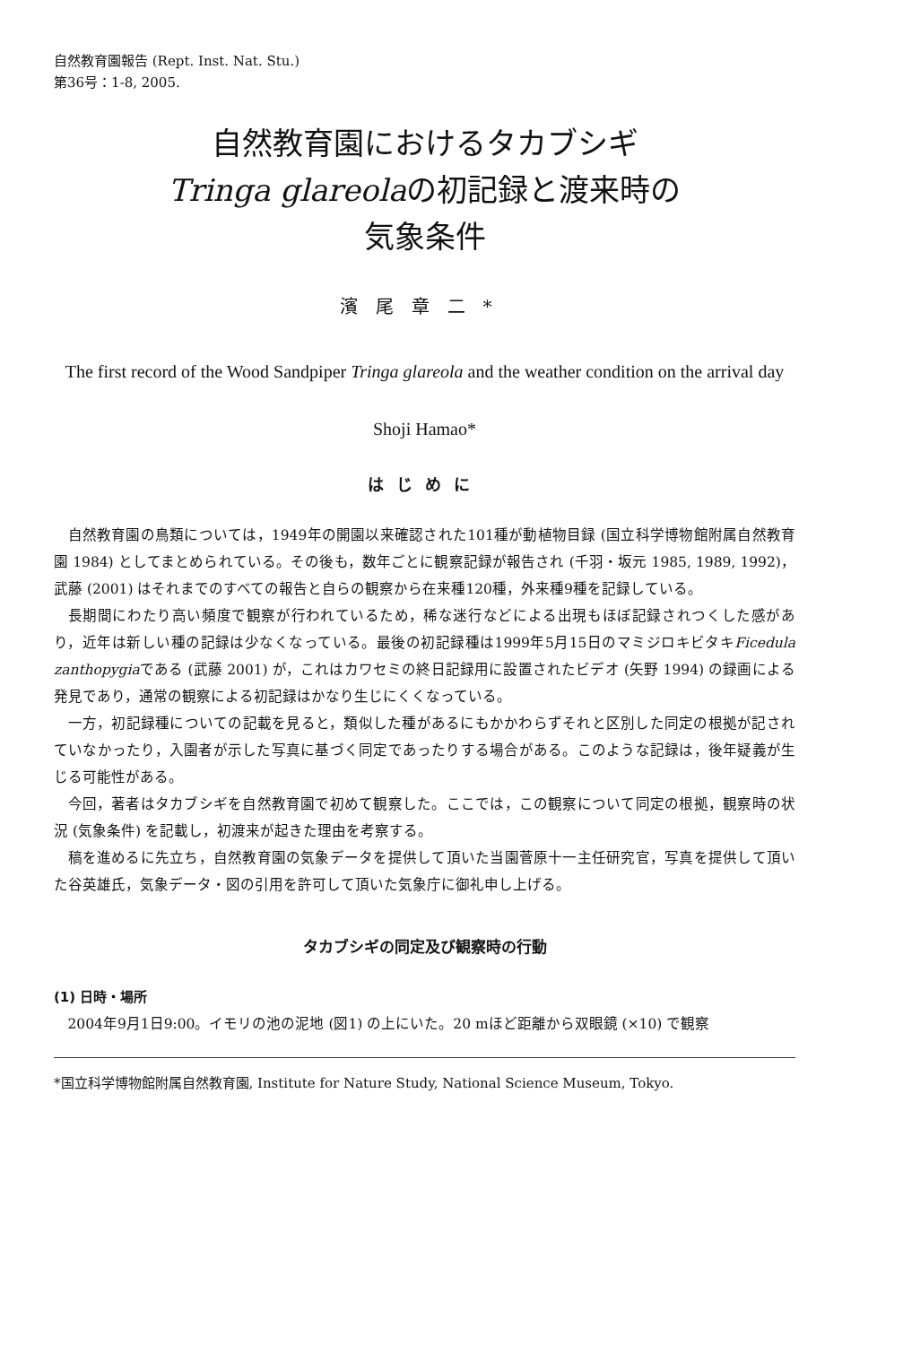自然教育園報告 (Rept. Inst. Nat. Stu.)
第36号：1-8, 2005.
自然教育園におけるタカブシギ
Tringa glareolaの初記録と渡来時の
気象条件
濱尾章二*
The first record of the Wood Sandpiper Tringa glareola and the weather condition on the arrival day
Shoji Hamao*
はじめに
自然教育園の鳥類については，1949年の開園以来確認された101種が動植物目録 (国立科学博物館附属自然教育園 1984) としてまとめられている。その後も，数年ごとに観察記録が報告され (千羽・坂元 1985, 1989, 1992)，武藤 (2001) はそれまでのすべての報告と自らの観察から在来種120種，外来種9種を記録している。
長期間にわたり高い頻度で観察が行われているため，稀な迷行などによる出現もほぼ記録されつくした感があり，近年は新しい種の記録は少なくなっている。最後の初記録種は1999年5月15日のマミジロキビタキFicedula zanthopygiaである (武藤 2001) が，これはカワセミの終日記録用に設置されたビデオ (矢野 1994) の録画による発見であり，通常の観察による初記録はかなり生じにくくなっている。
一方，初記録種についての記載を見ると，類似した種があるにもかかわらずそれと区別した同定の根拠が記されていなかったり，入園者が示した写真に基づく同定であったりする場合がある。このような記録は，後年疑義が生じる可能性がある。
今回，著者はタカブシギを自然教育園で初めて観察した。ここでは，この観察について同定の根拠，観察時の状況 (気象条件) を記載し，初渡来が起きた理由を考察する。
稿を進めるに先立ち，自然教育園の気象データを提供して頂いた当園菅原十一主任研究官，写真を提供して頂いた谷英雄氏，気象データ・図の引用を許可して頂いた気象庁に御礼申し上げる。
タカブシギの同定及び観察時の行動
(1) 日時・場所
2004年9月1日9:00。イモリの池の泥地 (図1) の上にいた。20 mほど距離から双眼鏡 (×10) で観察
*国立科学博物館附属自然教育園, Institute for Nature Study, National Science Museum, Tokyo.